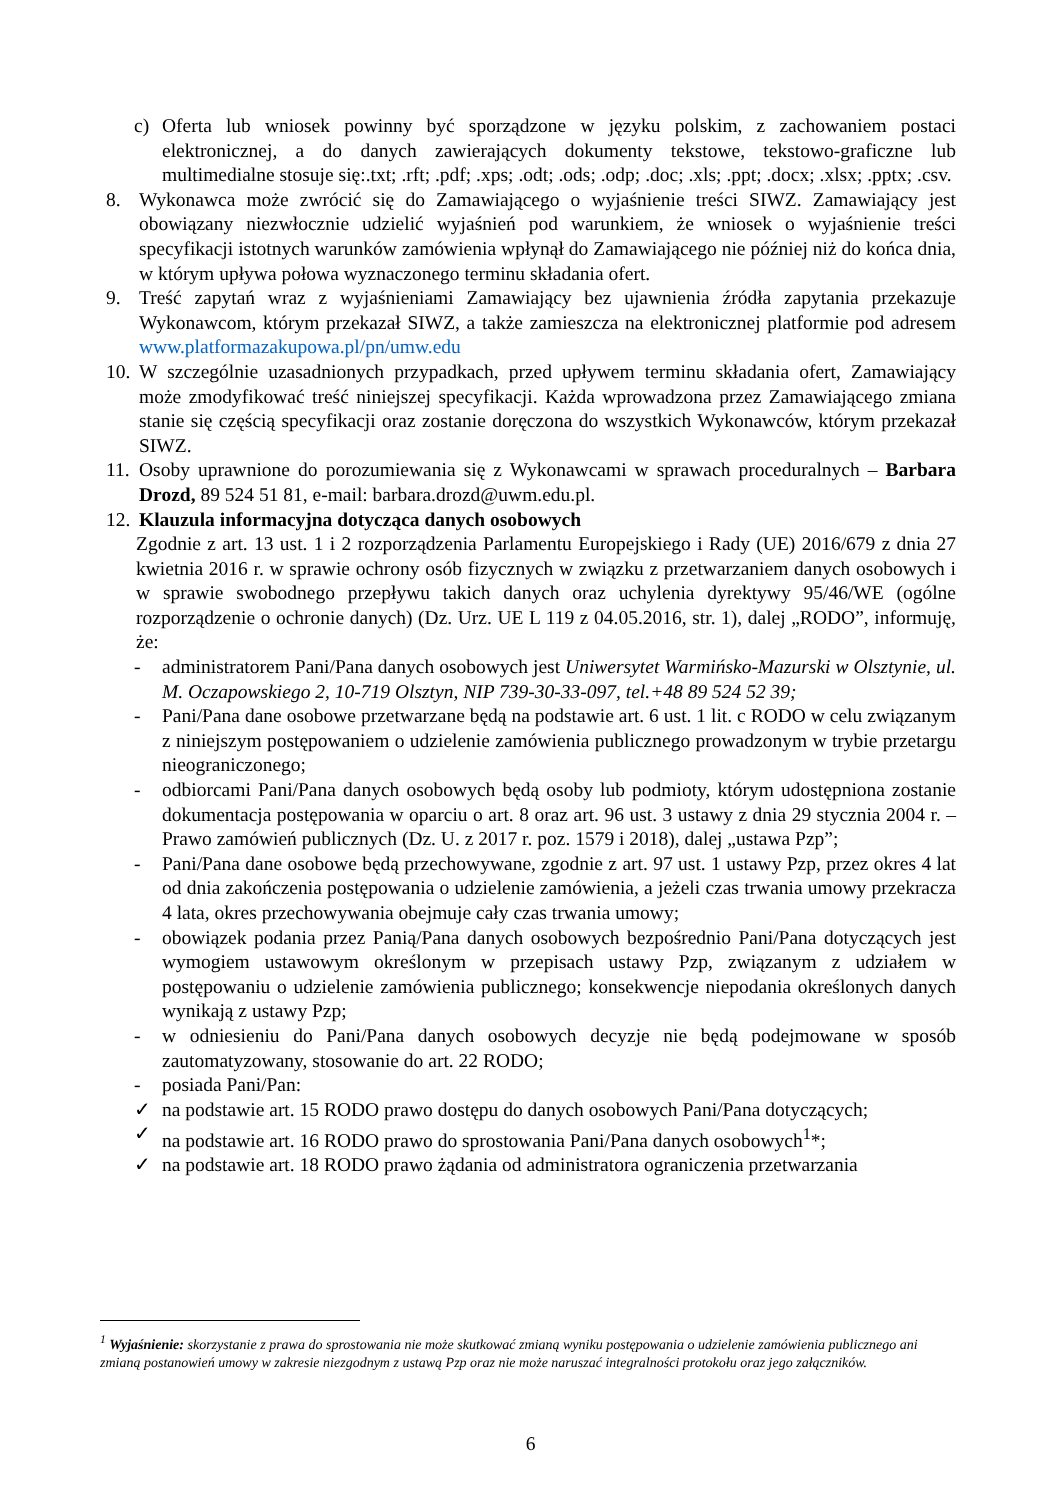c) Oferta lub wniosek powinny być sporządzone w języku polskim, z zachowaniem postaci elektronicznej, a do danych zawierających dokumenty tekstowe, tekstowo-graficzne lub multimedialne stosuje się:.txt; .rft; .pdf; .xps; .odt; .ods; .odp; .doc; .xls; .ppt; .docx; .xlsx; .pptx; .csv.
8. Wykonawca może zwrócić się do Zamawiającego o wyjaśnienie treści SIWZ. Zamawiający jest obowiązany niezwłocznie udzielić wyjaśnień pod warunkiem, że wniosek o wyjaśnienie treści specyfikacji istotnych warunków zamówienia wpłynął do Zamawiającego nie później niż do końca dnia, w którym upływa połowa wyznaczonego terminu składania ofert.
9. Treść zapytań wraz z wyjaśnieniami Zamawiający bez ujawnienia źródła zapytania przekazuje Wykonawcom, którym przekazał SIWZ, a także zamieszcza na elektronicznej platformie pod adresem www.platformazakupowa.pl/pn/umw.edu
10. W szczególnie uzasadnionych przypadkach, przed upływem terminu składania ofert, Zamawiający może zmodyfikować treść niniejszej specyfikacji. Każda wprowadzona przez Zamawiającego zmiana stanie się częścią specyfikacji oraz zostanie doręczona do wszystkich Wykonawców, którym przekazał SIWZ.
11. Osoby uprawnione do porozumiewania się z Wykonawcami w sprawach proceduralnych – Barbara Drozd, 89 524 51 81, e-mail: barbara.drozd@uwm.edu.pl.
12. Klauzula informacyjna dotycząca danych osobowych
Zgodnie z art. 13 ust. 1 i 2 rozporządzenia Parlamentu Europejskiego i Rady (UE) 2016/679 z dnia 27 kwietnia 2016 r. w sprawie ochrony osób fizycznych w związku z przetwarzaniem danych osobowych i w sprawie swobodnego przepływu takich danych oraz uchylenia dyrektywy 95/46/WE (ogólne rozporządzenie o ochronie danych) (Dz. Urz. UE L 119 z 04.05.2016, str. 1), dalej „RODO”, informuję, że:
- administratorem Pani/Pana danych osobowych jest Uniwersytet Warmińsko-Mazurski w Olsztynie, ul. M. Oczapowskiego 2, 10-719 Olsztyn, NIP 739-30-33-097, tel.+48 89 524 52 39;
- Pani/Pana dane osobowe przetwarzane będą na podstawie art. 6 ust. 1 lit. c RODO w celu związanym z niniejszym postępowaniem o udzielenie zamówienia publicznego prowadzonym w trybie przetargu nieograniczonego;
- odbiorcami Pani/Pana danych osobowych będą osoby lub podmioty, którym udostępniona zostanie dokumentacja postępowania w oparciu o art. 8 oraz art. 96 ust. 3 ustawy z dnia 29 stycznia 2004 r. – Prawo zamówień publicznych (Dz. U. z 2017 r. poz. 1579 i 2018), dalej „ustawa Pzp”;
- Pani/Pana dane osobowe będą przechowywane, zgodnie z art. 97 ust. 1 ustawy Pzp, przez okres 4 lat od dnia zakończenia postępowania o udzielenie zamówienia, a jeżeli czas trwania umowy przekracza 4 lata, okres przechowywania obejmuje cały czas trwania umowy;
- obowiązek podania przez Panią/Pana danych osobowych bezpośrednio Pani/Pana dotyczących jest wymogiem ustawowym określonym w przepisach ustawy Pzp, związanym z udziałem w postępowaniu o udzielenie zamówienia publicznego; konsekwencje niepodania określonych danych wynikają z ustawy Pzp;
- w odniesieniu do Pani/Pana danych osobowych decyzje nie będą podejmowane w sposób zautomatyzowany, stosowanie do art. 22 RODO;
- posiada Pani/Pan:
✓ na podstawie art. 15 RODO prawo dostępu do danych osobowych Pani/Pana dotyczących;
✓ na podstawie art. 16 RODO prawo do sprostowania Pani/Pana danych osobowych<sup>1</sup>*;
✓ na podstawie art. 18 RODO prawo żądania od administratora ograniczenia przetwarzania
<sup>1</sup> Wyjaśnienie: skorzystanie z prawa do sprostowania nie może skutkować zmianą wyniku postępowania o udzielenie zamówienia publicznego ani zmianą postanowień umowy w zakresie niezgodnym z ustawą Pzp oraz nie może naruszać integralności protokołu oraz jego załączników.
6